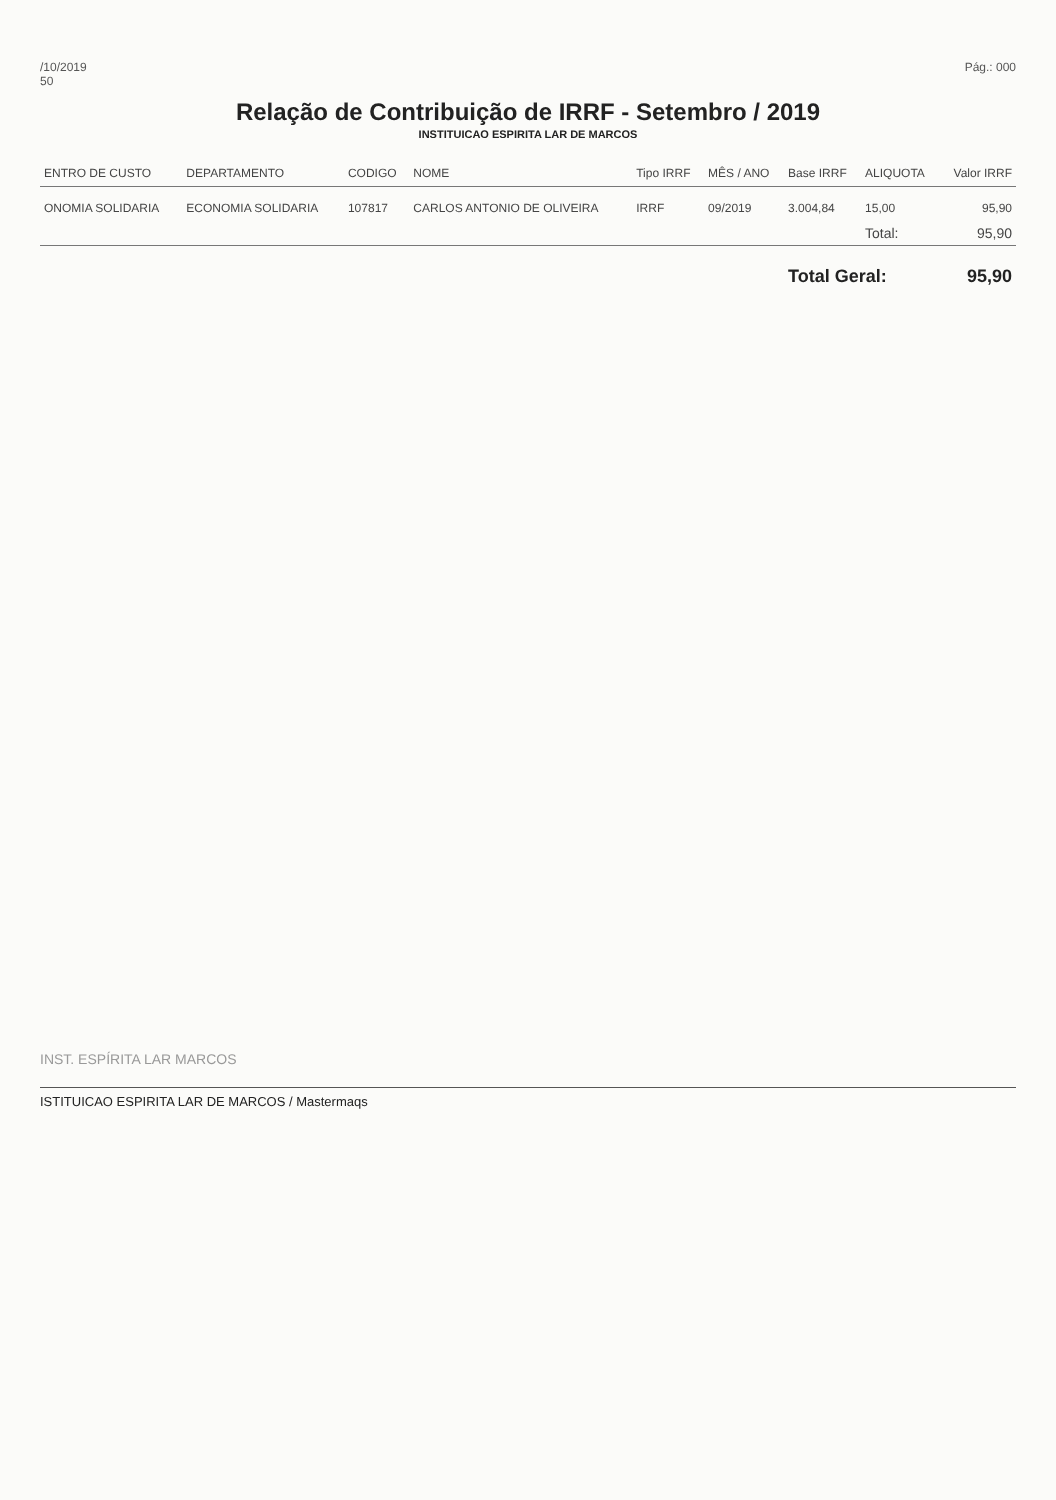/10/2019
50
Pág.: 000
Relação de Contribuição de IRRF - Setembro / 2019
INSTITUICAO ESPIRITA LAR DE MARCOS
| ENTRO DE CUSTO | DEPARTAMENTO | CODIGO | NOME | Tipo IRRF | MÊS / ANO | Base IRRF | ALIQUOTA | Valor IRRF |
| --- | --- | --- | --- | --- | --- | --- | --- | --- |
| ONOMIA SOLIDARIA | ECONOMIA SOLIDARIA | 107817 | CARLOS ANTONIO DE OLIVEIRA | IRRF | 09/2019 | 3.004,84 | 15,00 | 95,90 |
| | | | | | | | Total: | 95,90 |
| | | | | | | Total Geral: | | 95,90 |
INST. ESPÍRITA LAR MARCOS
ISTITUICAO ESPIRITA LAR DE MARCOS / Mastermaqs